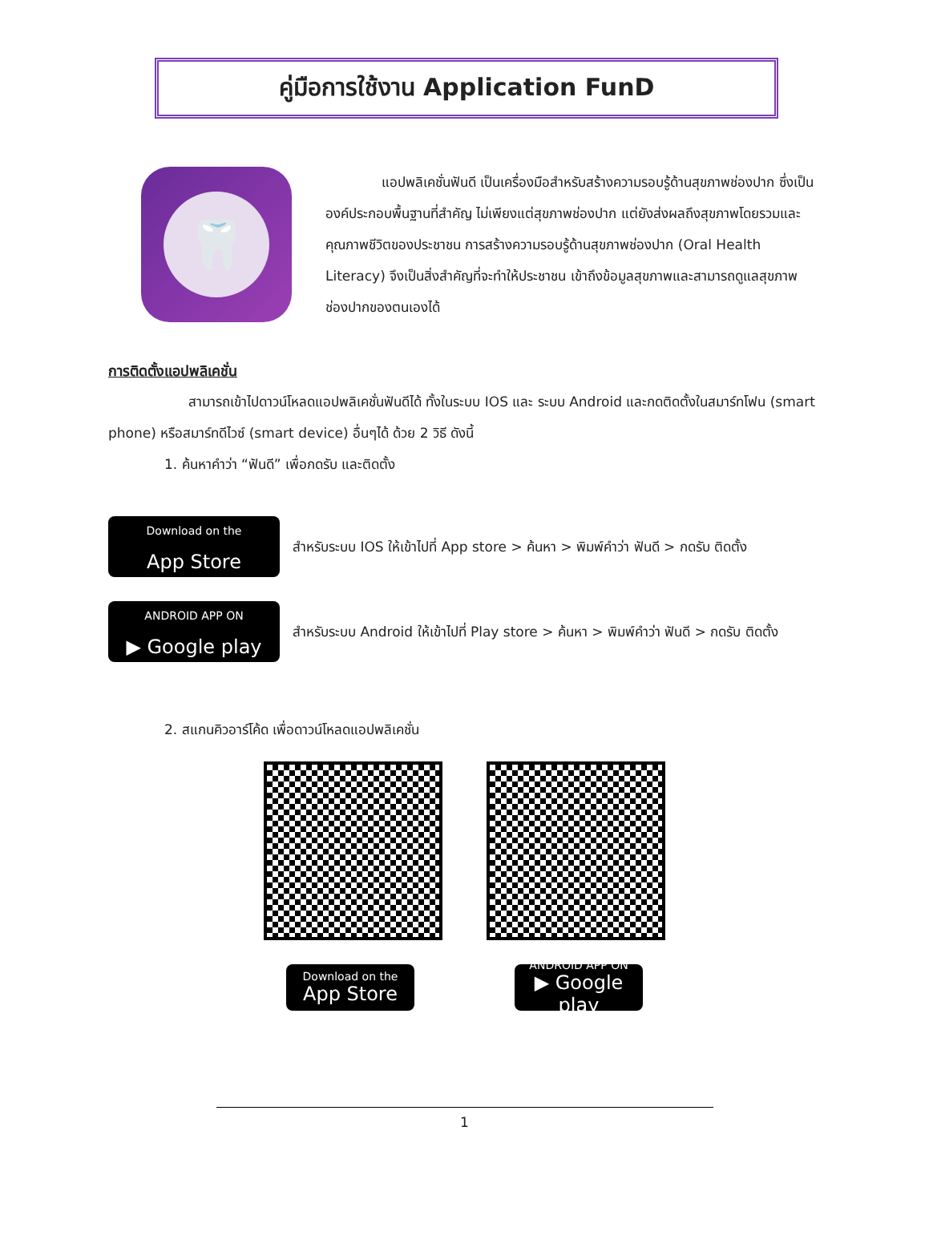คู่มือการใช้งาน Application FunD
🦷
แอปพลิเคชั่นฟันดี เป็นเครื่องมือสำหรับสร้างความรอบรู้ด้านสุขภาพช่องปาก ซึ่งเป็นองค์ประกอบพื้นฐานที่สำคัญ ไม่เพียงแต่สุขภาพช่องปาก แต่ยังส่งผลถึงสุขภาพโดยรวมและคุณภาพชีวิตของประชาชน การสร้างความรอบรู้ด้านสุขภาพช่องปาก (Oral Health Literacy) จึงเป็นสิ่งสำคัญที่จะทำให้ประชาชน เข้าถึงข้อมูลสุขภาพและสามารถดูแลสุขภาพช่องปากของตนเองได้
การติดตั้งแอปพลิเคชั่น
สามารถเข้าไปดาวน์โหลดแอปพลิเคชั่นฟันดีได้ ทั้งในระบบ IOS และ ระบบ Android และกดติดตั้งในสมาร์ทโฟน (smart phone) หรือสมาร์ทดีไวซ์ (smart device) อื่นๆได้ ด้วย 2 วิธี ดังนี้
1. ค้นหาคำว่า “ฟันดี” เพื่อกดรับ และติดตั้ง
Download on the
App Store
สำหรับระบบ IOS ให้เข้าไปที่ App store > ค้นหา > พิมพ์คำว่า ฟันดี > กดรับ ติดตั้ง
ANDROID APP ON
▶ Google play
สำหรับระบบ Android ให้เข้าไปที่ Play store > ค้นหา > พิมพ์คำว่า ฟันดี > กดรับ ติดตั้ง
2. สแกนคิวอาร์โค้ด เพื่อดาวน์โหลดแอปพลิเคชั่น
Download on the
App Store
ANDROID APP ON
▶ Google play
1